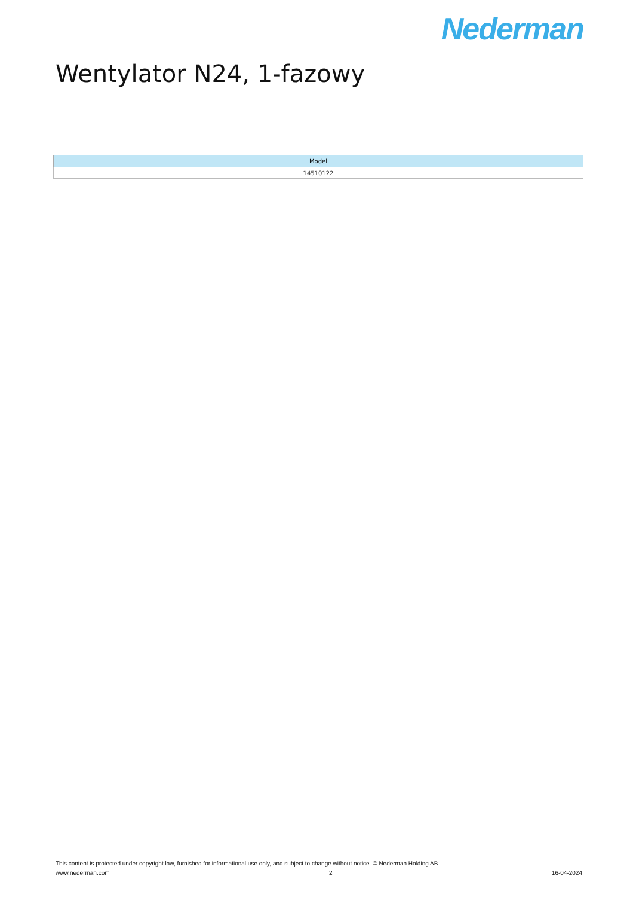Nederman
Wentylator N24, 1-fazowy
| Model |
| --- |
| 14510122 |
This content is protected under copyright law, furnished for informational use only, and subject to change without notice. © Nederman Holding AB
www.nederman.com 2 16-04-2024